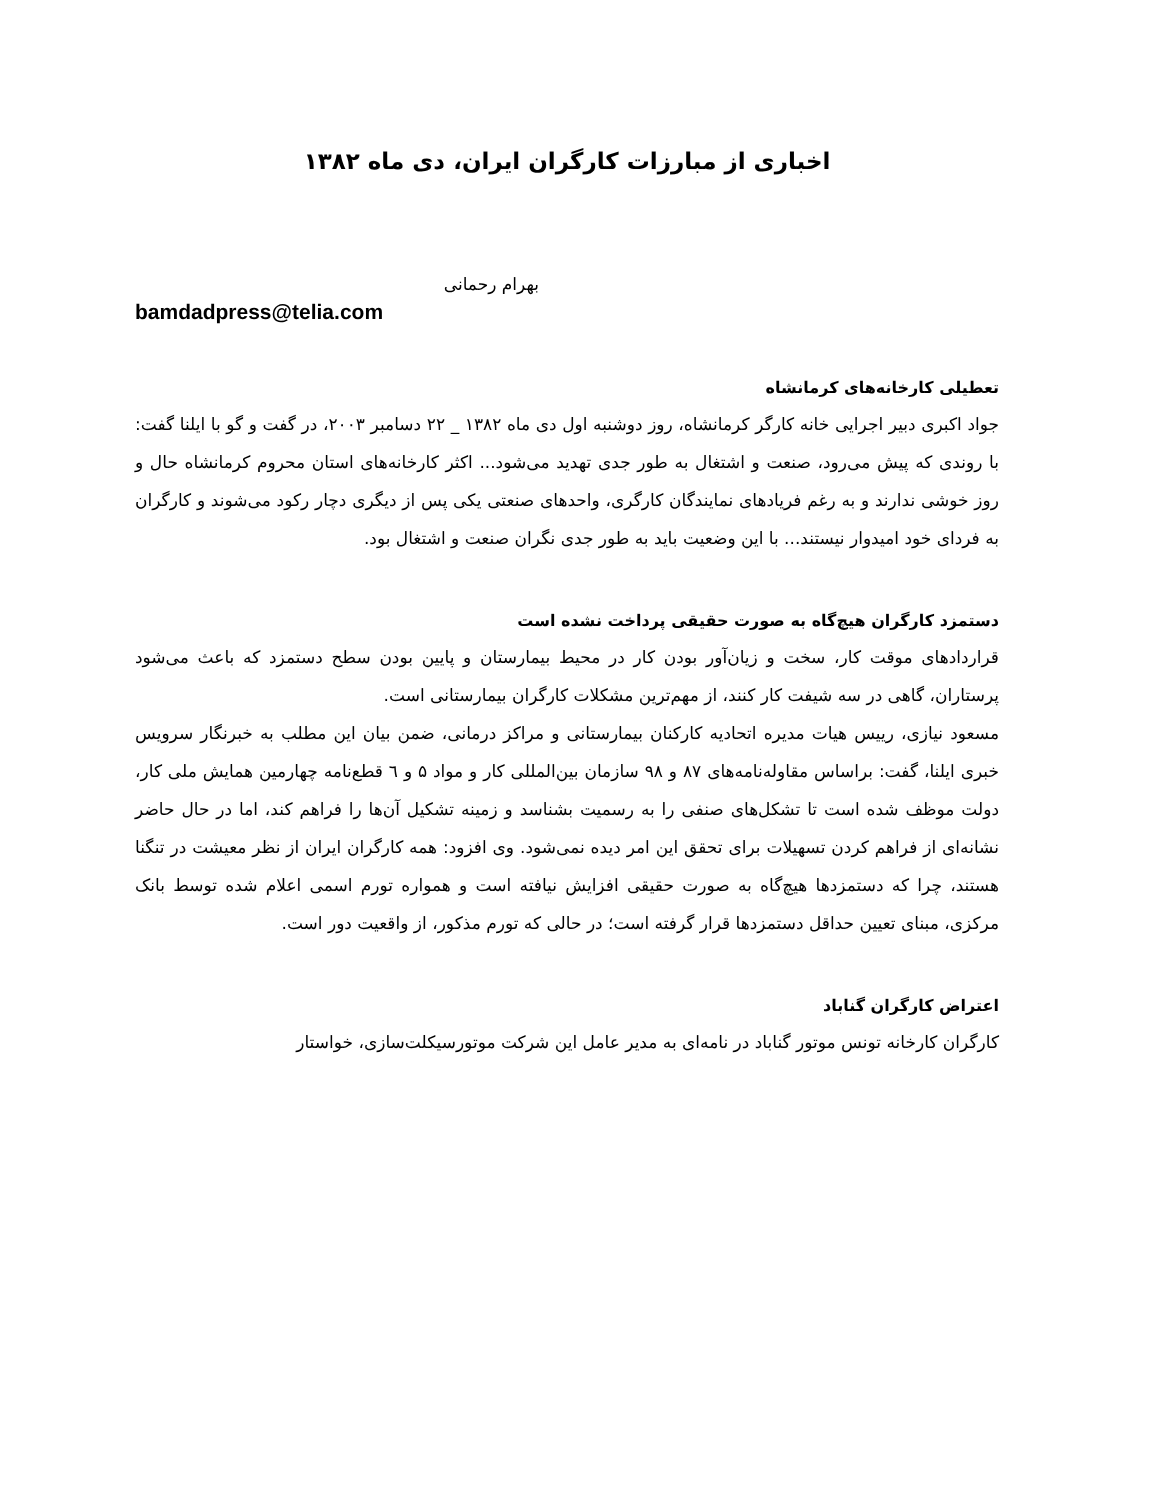اخباری از مبارزات کارگران ایران، دی ماه ۱۳۸۲
بهرام رحمانی
bamdadpress@telia.com
تعطیلی کارخانه‌های کرمانشاه
جواد اکبری دبیر اجرایی خانه کارگر کرمانشاه، روز دوشنبه اول دی ماه ۱۳۸۲ _ ۲۲ دسامبر ۲۰۰۳، در گفت و گو با ایلنا گفت: با روندی که پیش می‌رود، صنعت و اشتغال به طور جدی تهدید می‌شود... اکثر کارخانه‌های استان محروم کرمانشاه حال و روز خوشی ندارند و به رغم فریادهای نمایندگان کارگری، واحدهای صنعتی یکی پس از دیگری دچار رکود می‌شوند و کارگران به فردای خود امیدوار نیستند... با این وضعیت باید به طور جدی نگران صنعت و اشتغال بود.
دستمزد کارگران هیچ‌گاه به صورت حقیقی پرداخت نشده است
قراردادهای موقت کار، سخت و زیان‌آور بودن کار در محیط بیمارستان و پایین بودن سطح دستمزد که باعث می‌شود پرستاران، گاهی در سه شیفت کار کنند، از مهم‌ترین مشکلات کارگران بیمارستانی است.
مسعود نیازی، رییس هیات مدیره اتحادیه کارکنان بیمارستانی و مراکز درمانی، ضمن بیان این مطلب به خبرنگار سرویس خبری ایلنا، گفت: براساس مقاوله‌نامه‌های ۸۷ و ۹۸ سازمان بین‌المللی کار و مواد ۵ و ٦ قطع‌نامه چهارمین همایش ملی کار، دولت موظف شده است تا تشکل‌های صنفی را به رسمیت بشناسد و زمینه تشکیل آن‌ها را فراهم کند، اما در حال حاضر نشانه‌ای از فراهم کردن تسهیلات برای تحقق این امر دیده نمی‌شود. وی افزود: همه کارگران ایران از نظر معیشت در تنگنا هستند، چرا که دستمزدها هیچ‌گاه به صورت حقیقی افزایش نیافته است و همواره تورم اسمی اعلام شده توسط بانک مرکزی، مبنای تعیین حداقل دستمزدها قرار گرفته است؛ در حالی که تورم مذکور، از واقعیت دور است.
اعتراض کارگران گناباد
کارگران کارخانه تونس موتور گناباد در نامه‌ای به مدیر عامل این شرکت موتورسیکلت‌سازی، خواستار